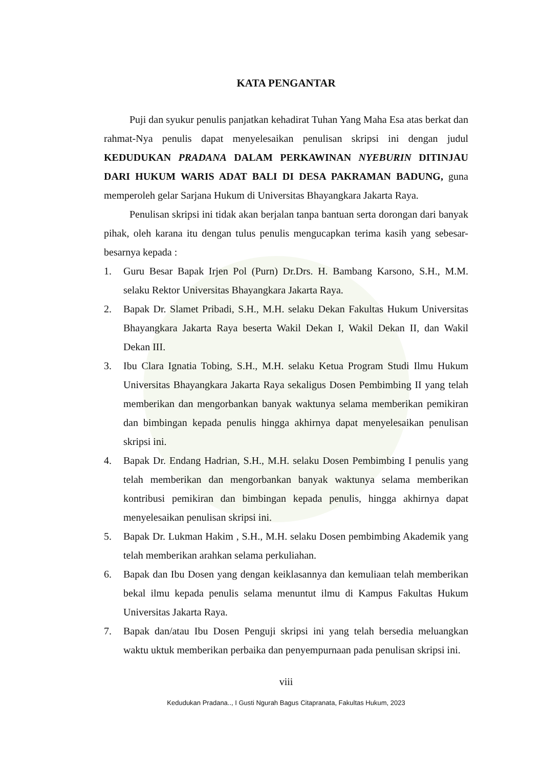KATA PENGANTAR
Puji dan syukur penulis panjatkan kehadirat Tuhan Yang Maha Esa atas berkat dan rahmat-Nya penulis dapat menyelesaikan penulisan skripsi ini dengan judul KEDUDUKAN PRADANA DALAM PERKAWINAN NYEBURIN DITINJAU DARI HUKUM WARIS ADAT BALI DI DESA PAKRAMAN BADUNG, guna memperoleh gelar Sarjana Hukum di Universitas Bhayangkara Jakarta Raya.
Penulisan skripsi ini tidak akan berjalan tanpa bantuan serta dorongan dari banyak pihak, oleh karana itu dengan tulus penulis mengucapkan terima kasih yang sebesar-besarnya kepada :
1. Guru Besar Bapak Irjen Pol (Purn) Dr.Drs. H. Bambang Karsono, S.H., M.M. selaku Rektor Universitas Bhayangkara Jakarta Raya.
2. Bapak Dr. Slamet Pribadi, S.H., M.H. selaku Dekan Fakultas Hukum Universitas Bhayangkara Jakarta Raya beserta Wakil Dekan I, Wakil Dekan II, dan Wakil Dekan III.
3. Ibu Clara Ignatia Tobing, S.H., M.H. selaku Ketua Program Studi Ilmu Hukum Universitas Bhayangkara Jakarta Raya sekaligus Dosen Pembimbing II yang telah memberikan dan mengorbankan banyak waktunya selama memberikan pemikiran dan bimbingan kepada penulis hingga akhirnya dapat menyelesaikan penulisan skripsi ini.
4. Bapak Dr. Endang Hadrian, S.H., M.H. selaku Dosen Pembimbing I penulis yang telah memberikan dan mengorbankan banyak waktunya selama memberikan kontribusi pemikiran dan bimbingan kepada penulis, hingga akhirnya dapat menyelesaikan penulisan skripsi ini.
5. Bapak Dr. Lukman Hakim , S.H., M.H. selaku Dosen pembimbing Akademik yang telah memberikan arahkan selama perkuliahan.
6. Bapak dan Ibu Dosen yang dengan keiklasannya dan kemuliaan telah memberikan bekal ilmu kepada penulis selama menuntut ilmu di Kampus Fakultas Hukum Universitas Jakarta Raya.
7. Bapak dan/atau Ibu Dosen Penguji skripsi ini yang telah bersedia meluangkan waktu uktuk memberikan perbaika dan penyempurnaan pada penulisan skripsi ini.
viii
Kedudukan Pradana.., I Gusti Ngurah Bagus Citapranata, Fakultas Hukum, 2023